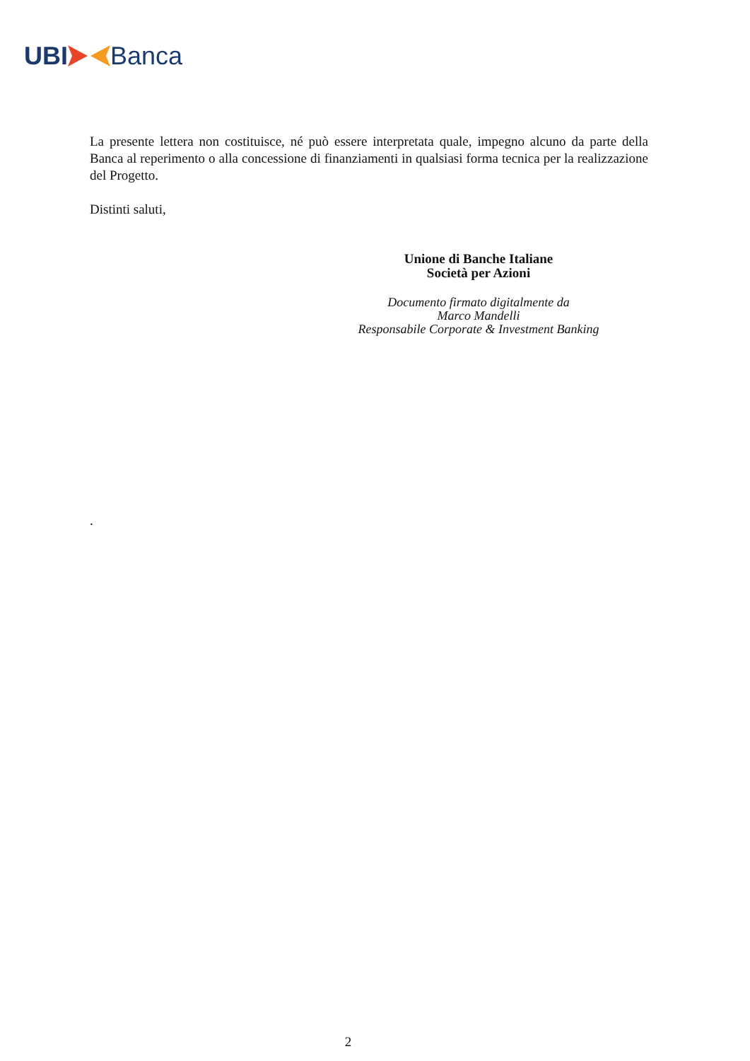UBI Banca
La presente lettera non costituisce, né può essere interpretata quale, impegno alcuno da parte della Banca al reperimento o alla concessione di finanziamenti in qualsiasi forma tecnica per la realizzazione del Progetto.
Distinti saluti,
Unione di Banche Italiane
Società per Azioni
Documento firmato digitalmente da
Marco Mandelli
Responsabile Corporate & Investment Banking
.
2